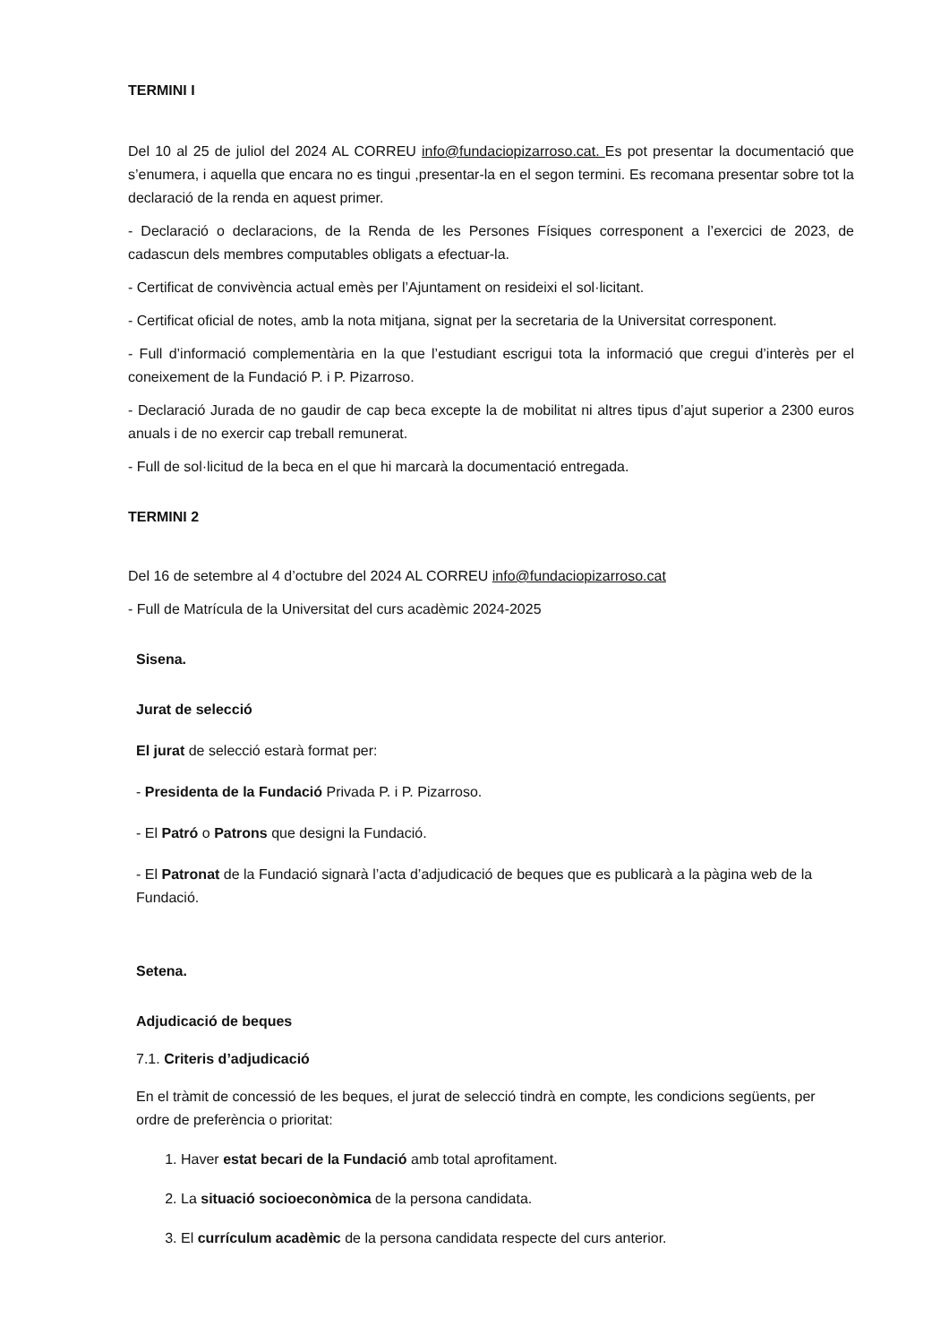TERMINI I
Del 10 al 25 de juliol del 2024 AL CORREU info@fundaciopizarroso.cat. Es pot presentar la documentació que s’enumera, i aquella que encara no es tingui ,presentar-la en el segon termini. Es recomana presentar sobre tot la declaració de la renda en aquest primer.
- Declaració o declaracions, de la Renda de les Persones Físiques corresponent a l’exercici de 2023, de cadascun dels membres computables obligats a efectuar-la.
- Certificat de convivència actual emès per l’Ajuntament on resideixi el sol·licitant.
- Certificat oficial de notes, amb la nota mitjana, signat per la secretaria de la Universitat corresponent.
- Full d’informació complementària en la que l’estudiant escrigui tota la informació que cregui d’interès per el coneixement de la Fundació P. i P. Pizarroso.
- Declaració Jurada de no gaudir de cap beca excepte la de mobilitat ni altres tipus d’ajut superior a 2300 euros anuals i de no exercir cap treball remunerat.
- Full de sol·licitud de la beca en el que hi marcarà la documentació entregada.
TERMINI 2
Del 16 de setembre al 4 d’octubre del 2024 AL CORREU info@fundaciopizarroso.cat
- Full de Matrícula de la Universitat del curs acadèmic 2024-2025
Sisena.
Jurat de selecció
El jurat de selecció estarà format per:
- Presidenta de la Fundació Privada P. i P. Pizarroso.
- El Patró o Patrons que designi la Fundació.
- El Patronat de la Fundació signarà l’acta d’adjudicació de beques que es publicarà a la pàgina web de la Fundació.
Setena.
Adjudicació de beques
7.1. Criteris d’adjudicació
En el tràmit de concessió de les beques, el jurat de selecció tindrà en compte, les condicions següents, per ordre de preferència o prioritat:
1. Haver estat becari de la Fundació amb total aprofitament.
2. La situació socioeconòmica de la persona candidata.
3. El currículum acadèmic de la persona candidata respecte del curs anterior.